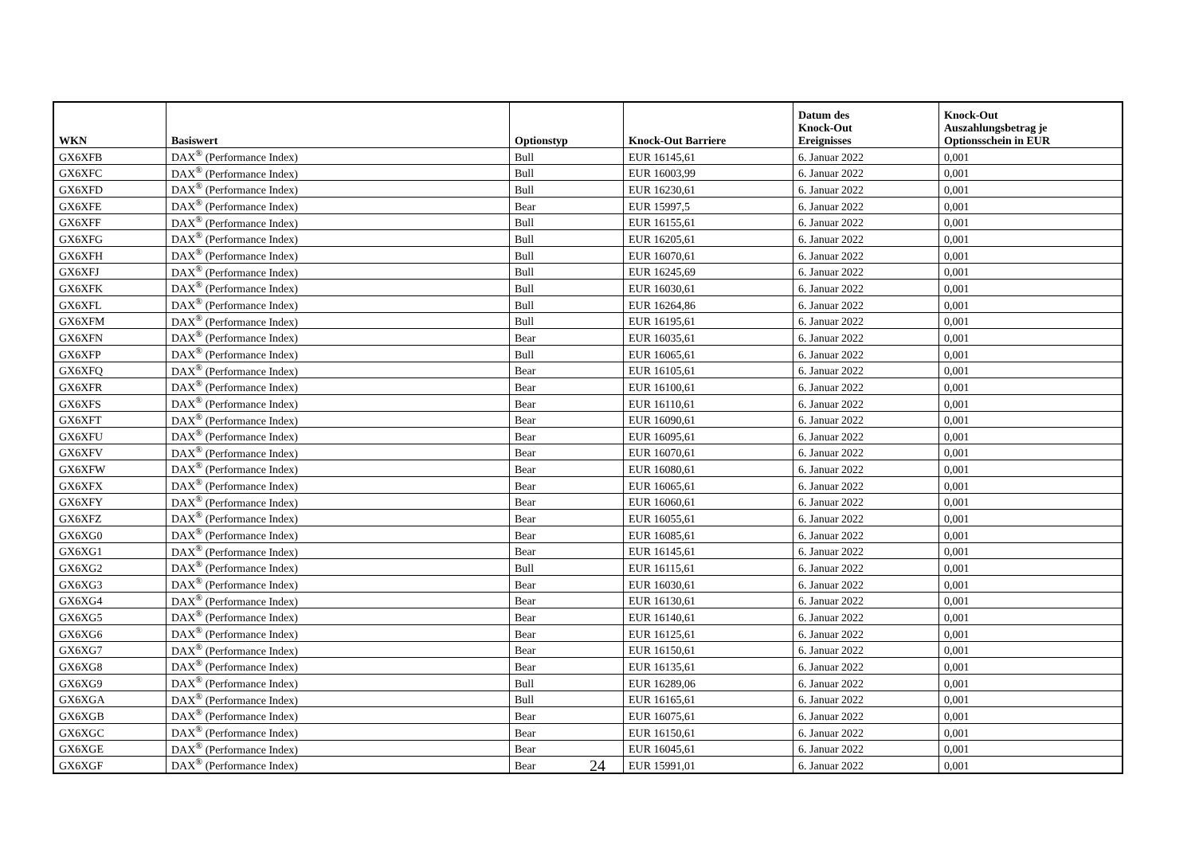| WKN | Basiswert | Optionstyp | Knock-Out Barriere | Datum des Knock-Out Ereignisses | Knock-Out Auszahlungsbetrag je Optionsschein in EUR |
| --- | --- | --- | --- | --- | --- |
| GX6XFB | DAX<sup>®</sup> (Performance Index) | Bull | EUR 16145,61 | 6. Januar 2022 | 0,001 |
| GX6XFC | DAX<sup>®</sup> (Performance Index) | Bull | EUR 16003,99 | 6. Januar 2022 | 0,001 |
| GX6XFD | DAX<sup>®</sup> (Performance Index) | Bull | EUR 16230,61 | 6. Januar 2022 | 0,001 |
| GX6XFE | DAX<sup>®</sup> (Performance Index) | Bear | EUR 15997,5 | 6. Januar 2022 | 0,001 |
| GX6XFF | DAX<sup>®</sup> (Performance Index) | Bull | EUR 16155,61 | 6. Januar 2022 | 0,001 |
| GX6XFG | DAX<sup>®</sup> (Performance Index) | Bull | EUR 16205,61 | 6. Januar 2022 | 0,001 |
| GX6XFH | DAX<sup>®</sup> (Performance Index) | Bull | EUR 16070,61 | 6. Januar 2022 | 0,001 |
| GX6XFJ | DAX<sup>®</sup> (Performance Index) | Bull | EUR 16245,69 | 6. Januar 2022 | 0,001 |
| GX6XFK | DAX<sup>®</sup> (Performance Index) | Bull | EUR 16030,61 | 6. Januar 2022 | 0,001 |
| GX6XFL | DAX<sup>®</sup> (Performance Index) | Bull | EUR 16264,86 | 6. Januar 2022 | 0,001 |
| GX6XFM | DAX<sup>®</sup> (Performance Index) | Bull | EUR 16195,61 | 6. Januar 2022 | 0,001 |
| GX6XFN | DAX<sup>®</sup> (Performance Index) | Bear | EUR 16035,61 | 6. Januar 2022 | 0,001 |
| GX6XFP | DAX<sup>®</sup> (Performance Index) | Bull | EUR 16065,61 | 6. Januar 2022 | 0,001 |
| GX6XFQ | DAX<sup>®</sup> (Performance Index) | Bear | EUR 16105,61 | 6. Januar 2022 | 0,001 |
| GX6XFR | DAX<sup>®</sup> (Performance Index) | Bear | EUR 16100,61 | 6. Januar 2022 | 0,001 |
| GX6XFS | DAX<sup>®</sup> (Performance Index) | Bear | EUR 16110,61 | 6. Januar 2022 | 0,001 |
| GX6XFT | DAX<sup>®</sup> (Performance Index) | Bear | EUR 16090,61 | 6. Januar 2022 | 0,001 |
| GX6XFU | DAX<sup>®</sup> (Performance Index) | Bear | EUR 16095,61 | 6. Januar 2022 | 0,001 |
| GX6XFV | DAX<sup>®</sup> (Performance Index) | Bear | EUR 16070,61 | 6. Januar 2022 | 0,001 |
| GX6XFW | DAX<sup>®</sup> (Performance Index) | Bear | EUR 16080,61 | 6. Januar 2022 | 0,001 |
| GX6XFX | DAX<sup>®</sup> (Performance Index) | Bear | EUR 16065,61 | 6. Januar 2022 | 0,001 |
| GX6XFY | DAX<sup>®</sup> (Performance Index) | Bear | EUR 16060,61 | 6. Januar 2022 | 0,001 |
| GX6XFZ | DAX<sup>®</sup> (Performance Index) | Bear | EUR 16055,61 | 6. Januar 2022 | 0,001 |
| GX6XG0 | DAX<sup>®</sup> (Performance Index) | Bear | EUR 16085,61 | 6. Januar 2022 | 0,001 |
| GX6XG1 | DAX<sup>®</sup> (Performance Index) | Bear | EUR 16145,61 | 6. Januar 2022 | 0,001 |
| GX6XG2 | DAX<sup>®</sup> (Performance Index) | Bull | EUR 16115,61 | 6. Januar 2022 | 0,001 |
| GX6XG3 | DAX<sup>®</sup> (Performance Index) | Bear | EUR 16030,61 | 6. Januar 2022 | 0,001 |
| GX6XG4 | DAX<sup>®</sup> (Performance Index) | Bear | EUR 16130,61 | 6. Januar 2022 | 0,001 |
| GX6XG5 | DAX<sup>®</sup> (Performance Index) | Bear | EUR 16140,61 | 6. Januar 2022 | 0,001 |
| GX6XG6 | DAX<sup>®</sup> (Performance Index) | Bear | EUR 16125,61 | 6. Januar 2022 | 0,001 |
| GX6XG7 | DAX<sup>®</sup> (Performance Index) | Bear | EUR 16150,61 | 6. Januar 2022 | 0,001 |
| GX6XG8 | DAX<sup>®</sup> (Performance Index) | Bear | EUR 16135,61 | 6. Januar 2022 | 0,001 |
| GX6XG9 | DAX<sup>®</sup> (Performance Index) | Bull | EUR 16289,06 | 6. Januar 2022 | 0,001 |
| GX6XGA | DAX<sup>®</sup> (Performance Index) | Bull | EUR 16165,61 | 6. Januar 2022 | 0,001 |
| GX6XGB | DAX<sup>®</sup> (Performance Index) | Bear | EUR 16075,61 | 6. Januar 2022 | 0,001 |
| GX6XGC | DAX<sup>®</sup> (Performance Index) | Bear | EUR 16150,61 | 6. Januar 2022 | 0,001 |
| GX6XGE | DAX<sup>®</sup> (Performance Index) | Bear | EUR 16045,61 | 6. Januar 2022 | 0,001 |
| GX6XGF | DAX<sup>®</sup> (Performance Index) | Bear | EUR 15991,01 | 6. Januar 2022 | 0,001 |
24